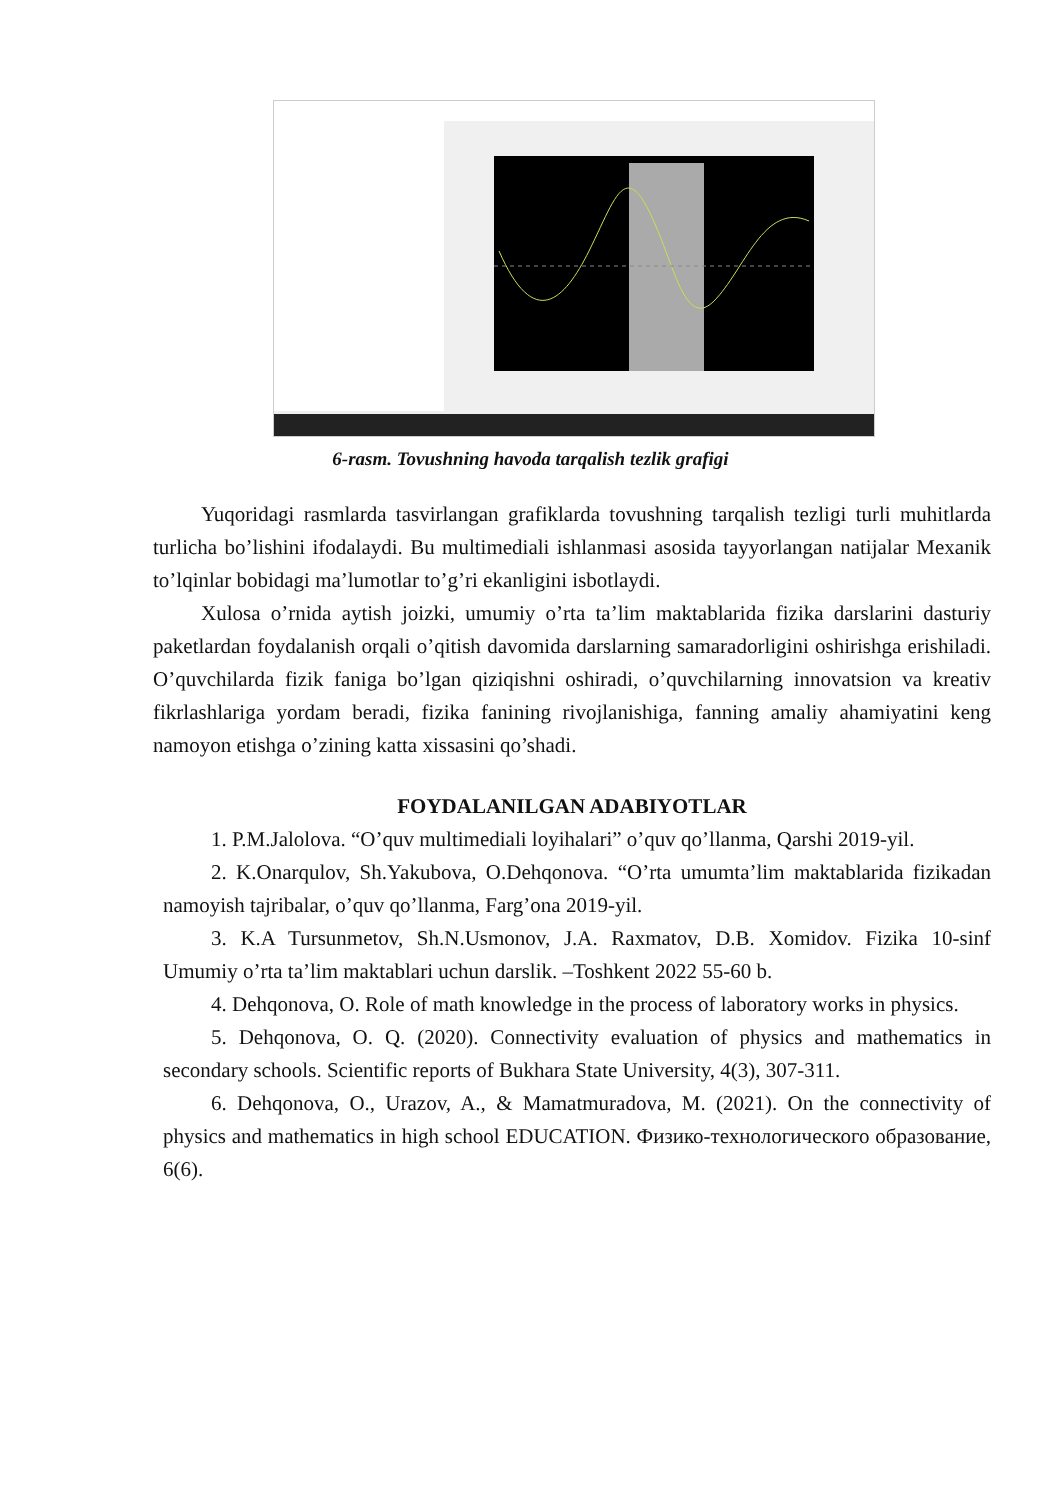6-rasm. Tovushning havoda tarqalish tezlik grafigi
Yuqoridagi rasmlarda tasvirlangan grafiklarda tovushning tarqalish tezligi turli muhitlarda turlicha bo’lishini ifodalaydi. Bu multimediali ishlanmasi asosida tayyorlangan natijalar Mexanik to’lqinlar bobidagi ma’lumotlar to’g’ri ekanligini isbotlaydi.
Xulosa o’rnida aytish joizki, umumiy o’rta ta’lim maktablarida fizika darslarini dasturiy paketlardan foydalanish orqali o’qitish davomida darslarning samaradorligini oshirishga erishiladi. O’quvchilarda fizik faniga bo’lgan qiziqishni oshiradi, o’quvchilarning innovatsion va kreativ fikrlashlariga yordam beradi, fizika fanining rivojlanishiga, fanning amaliy ahamiyatini keng namoyon etishga o’zining katta xissasini qo’shadi.
FOYDALANILGAN ADABIYOTLAR
1. P.M.Jalolova. “O’quv multimediali loyihalari” o’quv qo’llanma, Qarshi 2019-yil.
2. K.Onarqulov, Sh.Yakubova, O.Dehqonova. “O’rta umumta’lim maktablarida fizikadan namoyish tajribalar, o’quv qo’llanma, Farg’ona 2019-yil.
3. K.A Tursunmetov, Sh.N.Usmonov, J.A. Raxmatov, D.B. Xomidov. Fizika 10-sinf Umumiy o’rta ta’lim maktablari uchun darslik. –Toshkent 2022 55-60 b.
4. Dehqonova, O. Role of math knowledge in the process of laboratory works in physics.
5. Dehqonova, O. Q. (2020). Connectivity evaluation of physics and mathematics in secondary schools. Scientific reports of Bukhara State University, 4(3), 307-311.
6. Dehqonova, O., Urazov, A., & Mamatmuradova, M. (2021). On the connectivity of physics and mathematics in high school EDUCATION. Физико-технологического образование, 6(6).